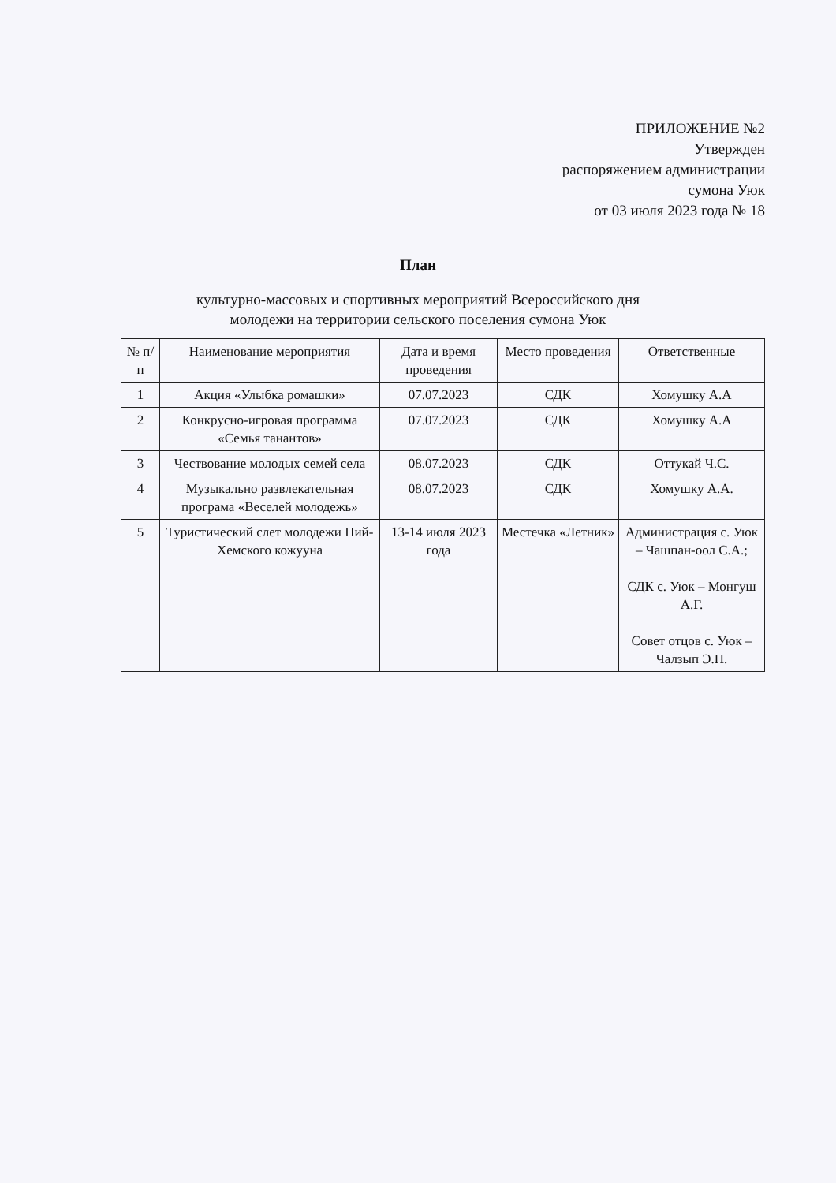ПРИЛОЖЕНИЕ №2
Утвержден
распоряжением администрации
сумона Уюк
от 03 июля 2023 года № 18
План
культурно-массовых и спортивных мероприятий Всероссийского дня
молодежи на территории сельского поселения сумона Уюк
| № п/п | Наименование мероприятия | Дата и время проведения | Место проведения | Ответственные |
| --- | --- | --- | --- | --- |
| 1 | Акция «Улыбка ромашки» | 07.07.2023 | СДК | Хомушку А.А |
| 2 | Конкрусно-игровая программа «Семья танантов» | 07.07.2023 | СДК | Хомушку А.А |
| 3 | Чествование молодых семей села | 08.07.2023 | СДК | Оттукай Ч.С. |
| 4 | Музыкально развлекательная програма «Веселей молодежь» | 08.07.2023 | СДК | Хомушку А.А. |
| 5 | Туристический слет молодежи Пий-Хемского кожууна | 13-14 июля 2023 года | Местечка «Летник» | Администрация с. Уюк – Чашпан-оол С.А.; СДК с. Уюк – Монгуш А.Г. Совет отцов с. Уюк – Чалзып Э.Н. |